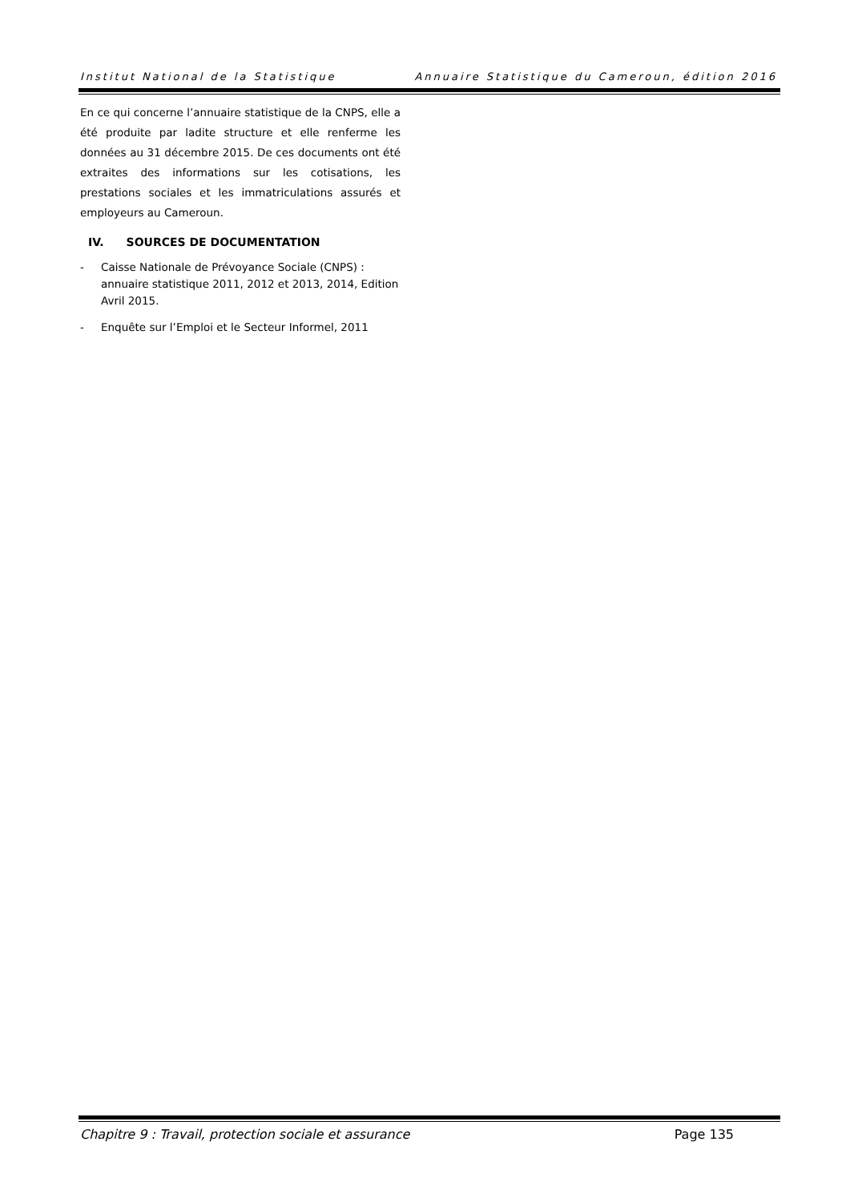Institut National de la Statistique Annuaire Statistique du Cameroun, édition 2016
En ce qui concerne l’annuaire statistique de la CNPS, elle a été produite par ladite structure et elle renferme les données au 31 décembre 2015. De ces documents ont été extraites des informations sur les cotisations, les prestations sociales et les immatriculations assurés et employeurs au Cameroun.
IV. SOURCES DE DOCUMENTATION
- Caisse Nationale de Prévoyance Sociale (CNPS) : annuaire statistique 2011, 2012 et 2013, 2014, Edition Avril 2015.
- Enquête sur l’Emploi et le Secteur Informel, 2011
Chapitre 9 : Travail, protection sociale et assurance Page 135